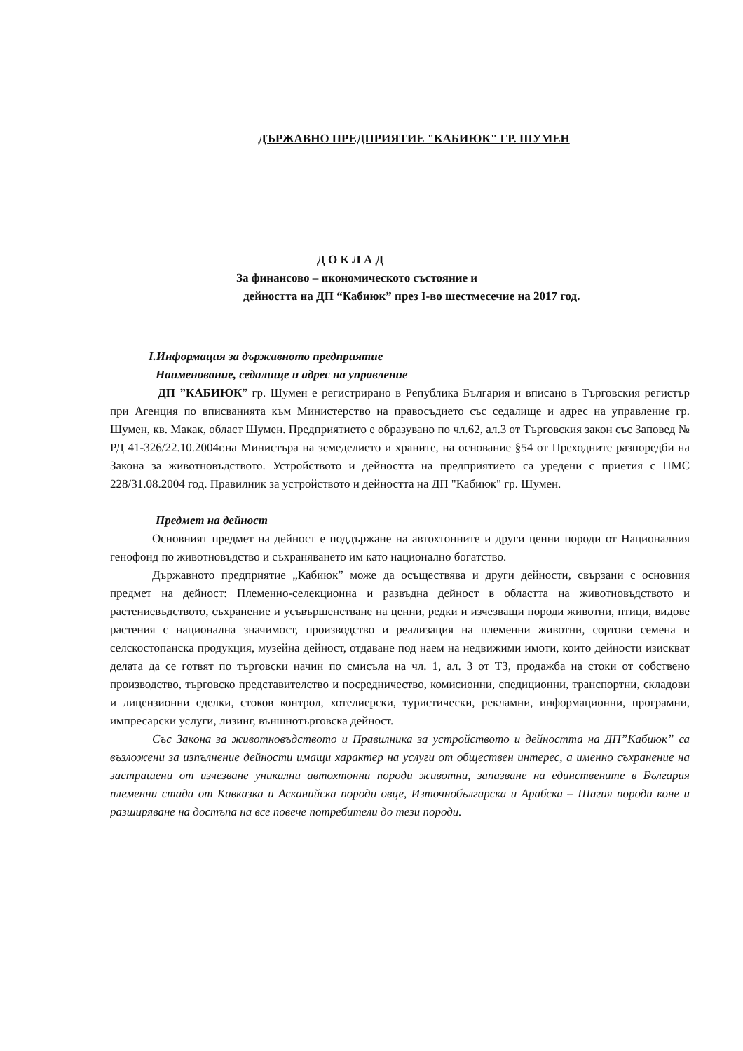ДЪРЖАВНО ПРЕДПРИЯТИЕ "КАБИЮК" ГР. ШУМЕН
Д О К Л А Д
За финансово – икономическото състояние и
дейността на ДП “Кабиюк” през I-во шестмесечие на 2017 год.
I.Информация за държавното предприятие
Наименование, седалище и адрес на управление
ДП ”КАБИЮК” гр. Шумен е регистрирано в Република България и вписано в Търговския регистър при Агенция по вписванията към Министерство на правосъдието със седалище и адрес на управление гр. Шумен, кв. Макак, област Шумен. Предприятието е образувано по чл.62, ал.3 от Търговския закон със Заповед № РД 41-326/22.10.2004г.на Министъра на земеделието и храните, на основание §54 от Преходните разпоредби на Закона за животновъдството. Устройството и дейността на предприятието са уредени с приетия с ПМС 228/31.08.2004 год. Правилник за устройството и дейността на ДП "Кабиюк" гр. Шумен.
Предмет на дейност
Основният предмет на дейност е поддържане на автохтонните и други ценни породи от Националния генофонд по животновъдство и съхраняването им като национално богатство.
Държавното предприятие „Кабиюк” може да осъществява и други дейности, свързани с основния предмет на дейност: Племенно-селекционна и развъдна дейност в областта на животновъдството и растениевъдството, съхранение и усъвършенстване на ценни, редки и изчезващи породи животни, птици, видове растения с национална значимост, производство и реализация на племенни животни, сортови семена и селскостопанска продукция, музейна дейност, отдаване под наем на недвижими имоти, които дейности изискват делата да се готвят по търговски начин по смисъла на чл. 1, ал. 3 от ТЗ, продажба на стоки от собствено производство, търговско представителство и посредничество, комисионни, спедиционни, транспортни, складови и лицензионни сделки, стоков контрол, хотелиерски, туристически, рекламни, информационни, програмни, импресарски услуги, лизинг, външнотърговска дейност.
Със Закона за животновъдството и Правилника за устройството и дейността на ДП”Кабиюк” са възложени за изпълнение дейности имащи характер на услуги от обществен интерес, а именно съхранение на застрашени от изчезване уникални автохтонни породи животни, запазване на единствените в България племенни стада от Кавказка и Асканийска породи овце, Източнобългарска и Арабска – Шагия породи коне и разширяване на достъпа на все повече потребители до тези породи.